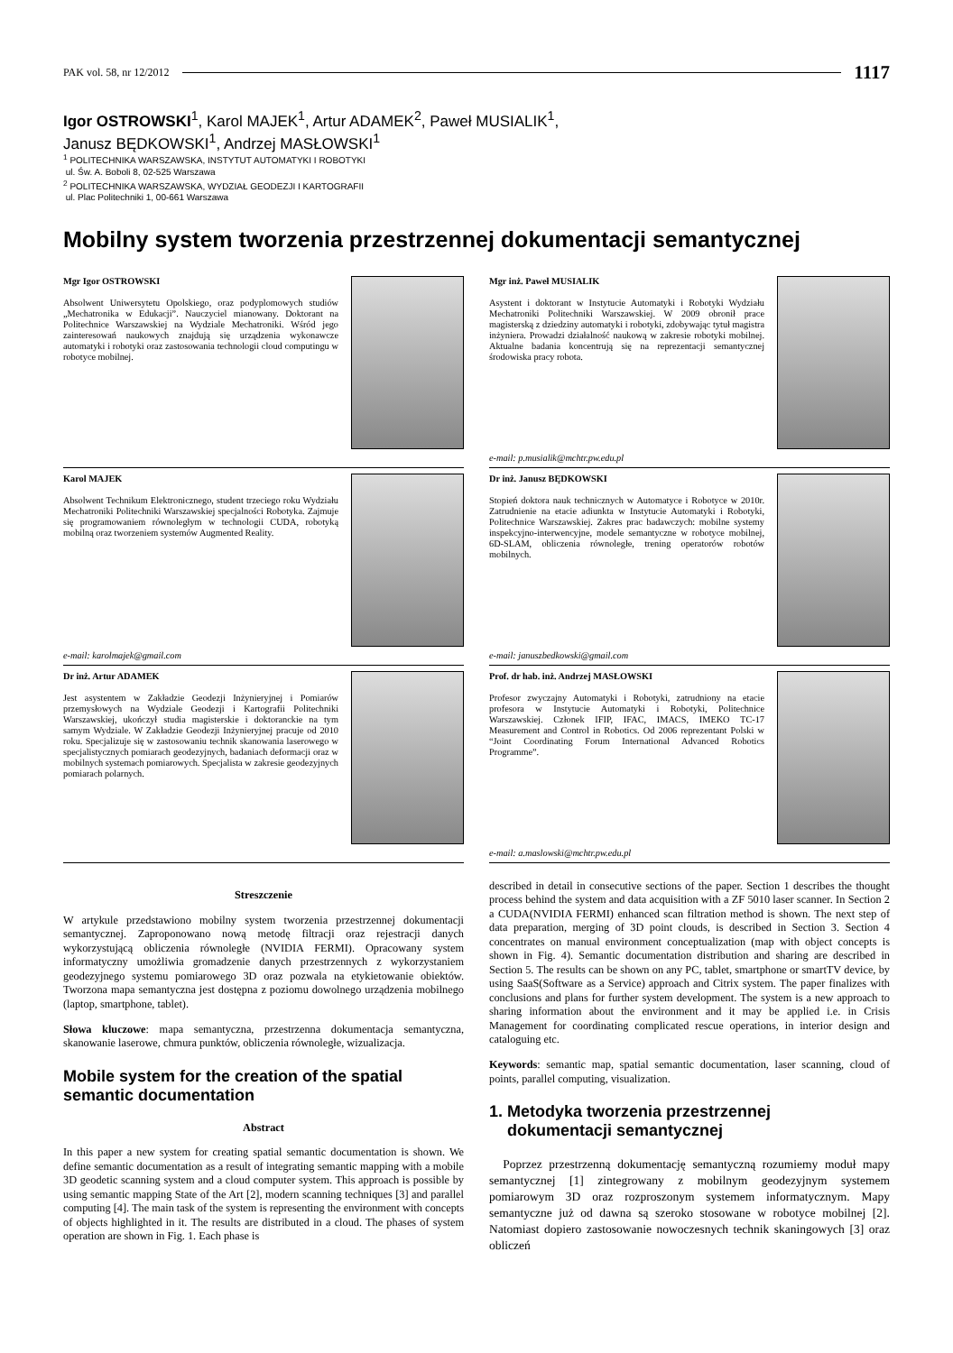PAK vol. 58, nr 12/2012 1117
Igor OSTROWSKI<sup>1</sup>, Karol MAJEK<sup>1</sup>, Artur ADAMEK<sup>2</sup>, Paweł MUSIALIK<sup>1</sup>,
Janusz BĘDKOWSKI<sup>1</sup>, Andrzej MASŁOWSKI<sup>1</sup>
<sup>1</sup> POLITECHNIKA WARSZAWSKA, INSTYTUT AUTOMATYKI I ROBOTYKI
ul. Św. A. Boboli 8, 02-525 Warszawa
<sup>2</sup> POLITECHNIKA WARSZAWSKA, WYDZIAŁ GEODEZJI I KARTOGRAFII
ul. Plac Politechniki 1, 00-661 Warszawa
Mobilny system tworzenia przestrzennej dokumentacji semantycznej
Mgr Igor OSTROWSKI
Absolwent Uniwersytetu Opolskiego, oraz podyplomowych studiów „Mechatronika w Edukacji”. Nauczyciel mianowany. Doktorant na Politechnice Warszawskiej na Wydziale Mechatroniki. Wśród jego zainteresowań naukowych znajdują się urządzenia wykonawcze automatyki i robotyki oraz zastosowania technologii cloud computingu w robotyce mobilnej.
Mgr inż. Paweł MUSIALIK
Asystent i doktorant w Instytucie Automatyki i Robotyki Wydziału Mechatroniki Politechniki Warszawskiej. W 2009 obronił prace magisterską z dziedziny automatyki i robotyki, zdobywając tytuł magistra inżyniera. Prowadzi działalność naukową w zakresie robotyki mobilnej. Aktualne badania koncentrują się na reprezentacji semantycznej środowiska pracy robota.
e-mail: p.musialik@mchtr.pw.edu.pl
Karol MAJEK
Absolwent Technikum Elektronicznego, student trzeciego roku Wydziału Mechatroniki Politechniki Warszawskiej specjalności Robotyka. Zajmuje się programowaniem równoległym w technologii CUDA, robotyką mobilną oraz tworzeniem systemów Augmented Reality.
e-mail: karolmajek@gmail.com
Dr inż. Janusz BĘDKOWSKI
Stopień doktora nauk technicznych w Automatyce i Robotyce w 2010r. Zatrudnienie na etacie adiunkta w Instytucie Automatyki i Robotyki, Politechnice Warszawskiej. Zakres prac badawczych: mobilne systemy inspekcyjno-interwencyjne, modele semantyczne w robotyce mobilnej, 6D-SLAM, obliczenia równoległe, trening operatorów robotów mobilnych.
e-mail: januszbedkowski@gmail.com
Dr inż. Artur ADAMEK
Jest asystentem w Zakładzie Geodezji Inżynieryjnej i Pomiarów przemysłowych na Wydziale Geodezji i Kartografii Politechniki Warszawskiej, ukończył studia magisterskie i doktoranckie na tym samym Wydziale. W Zakładzie Geodezji Inżynieryjnej pracuje od 2010 roku. Specjalizuje się w zastosowaniu technik skanowania laserowego w specjalistycznych pomiarach geodezyjnych, badaniach deformacji oraz w mobilnych systemach pomiarowych. Specjalista w zakresie geodezyjnych pomiarach polarnych.
Prof. dr hab. inż. Andrzej MASŁOWSKI
Profesor zwyczajny Automatyki i Robotyki, zatrudniony na etacie profesora w Instytucie Automatyki i Robotyki, Politechnice Warszawskiej. Członek IFIP, IFAC, IMACS, IMEKO TC-17 Measurement and Control in Robotics. Od 2006 reprezentant Polski w “Joint Coordinating Forum International Advanced Robotics Programme”.
e-mail: a.maslowski@mchtr.pw.edu.pl
Streszczenie
W artykule przedstawiono mobilny system tworzenia przestrzennej dokumentacji semantycznej. Zaproponowano nową metodę filtracji oraz rejestracji danych wykorzystującą obliczenia równoległe (NVIDIA FERMI). Opracowany system informatyczny umożliwia gromadzenie danych przestrzennych z wykorzystaniem geodezyjnego systemu pomiarowego 3D oraz pozwala na etykietowanie obiektów. Tworzona mapa semantyczna jest dostępna z poziomu dowolnego urządzenia mobilnego (laptop, smartphone, tablet).
Słowa kluczowe: mapa semantyczna, przestrzenna dokumentacja semantyczna, skanowanie laserowe, chmura punktów, obliczenia równoległe, wizualizacja.
Mobile system for the creation of the spatial semantic documentation
Abstract
In this paper a new system for creating spatial semantic documentation is shown. We define semantic documentation as a result of integrating semantic mapping with a mobile 3D geodetic scanning system and a cloud computer system. This approach is possible by using semantic mapping State of the Art [2], modern scanning techniques [3] and parallel computing [4]. The main task of the system is representing the environment with concepts of objects highlighted in it. The results are distributed in a cloud. The phases of system operation are shown in Fig. 1. Each phase is
described in detail in consecutive sections of the paper. Section 1 describes the thought process behind the system and data acquisition with a ZF 5010 laser scanner. In Section 2 a CUDA(NVIDIA FERMI) enhanced scan filtration method is shown. The next step of data preparation, merging of 3D point clouds, is described in Section 3. Section 4 concentrates on manual environment conceptualization (map with object concepts is shown in Fig. 4). Semantic documentation distribution and sharing are described in Section 5. The results can be shown on any PC, tablet, smartphone or smartTV device, by using SaaS(Software as a Service) approach and Citrix system. The paper finalizes with conclusions and plans for further system development. The system is a new approach to sharing information about the environment and it may be applied i.e. in Crisis Management for coordinating complicated rescue operations, in interior design and cataloguing etc.
Keywords: semantic map, spatial semantic documentation, laser scanning, cloud of points, parallel computing, visualization.
1. Metodyka tworzenia przestrzennej
dokumentacji semantycznej
Poprzez przestrzenną dokumentację semantyczną rozumiemy moduł mapy semantycznej [1] zintegrowany z mobilnym geodezyjnym systemem pomiarowym 3D oraz rozproszonym systemem informatycznym. Mapy semantyczne już od dawna są szeroko stosowane w robotyce mobilnej [2]. Natomiast dopiero zastosowanie nowoczesnych technik skaningowych [3] oraz obliczeń